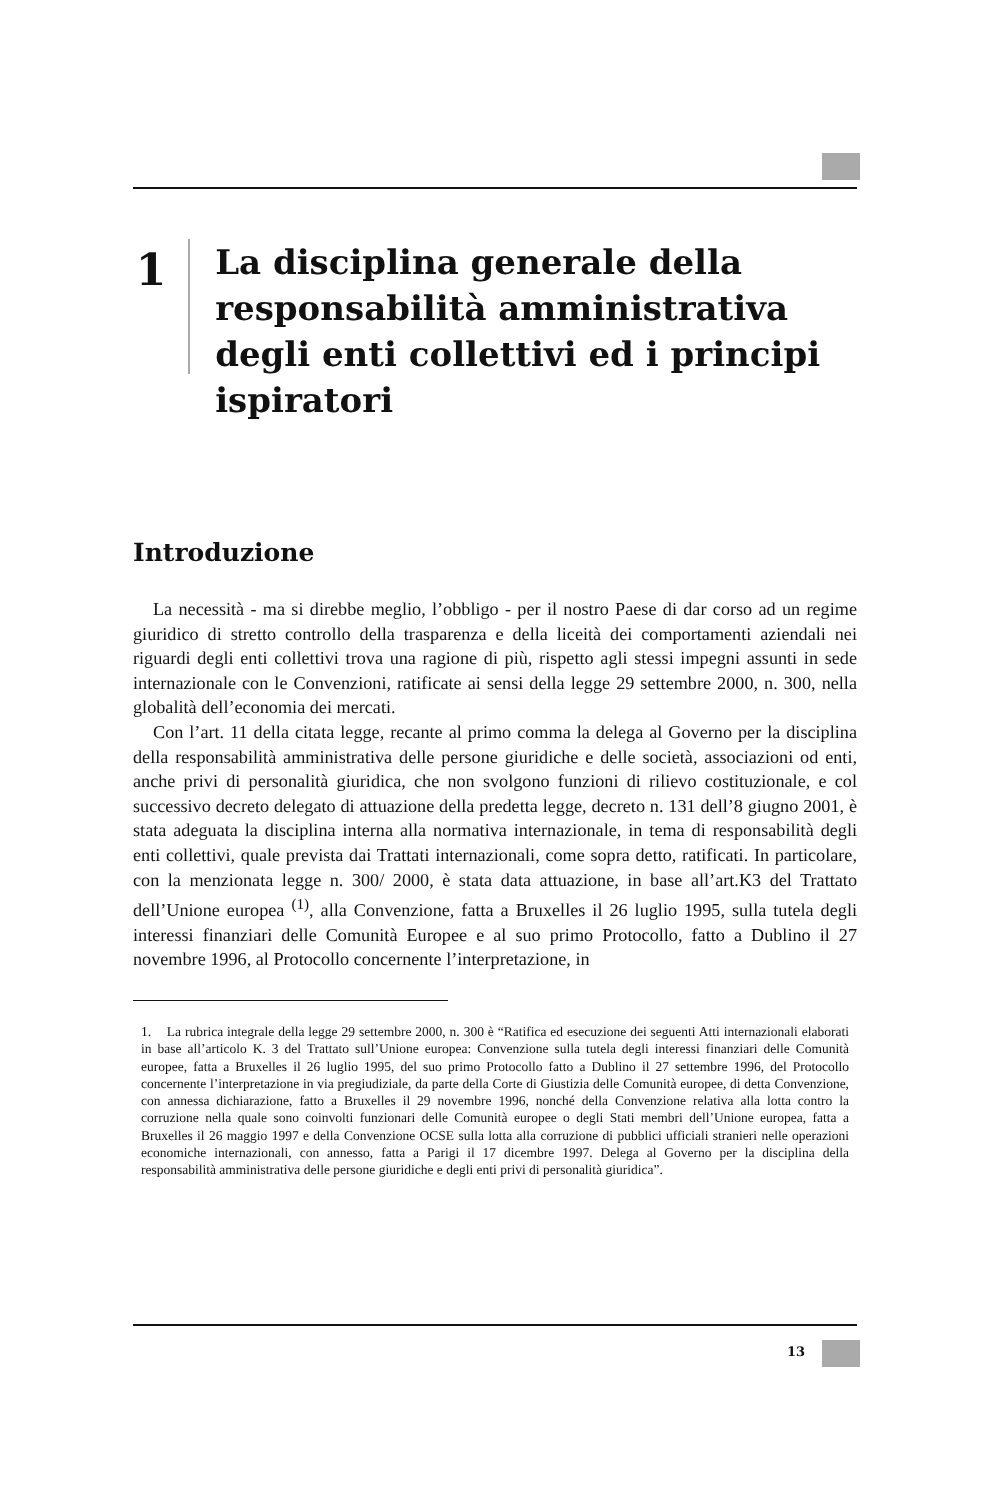1
La disciplina generale della responsabilità amministrativa degli enti collettivi ed i principi ispiratori
Introduzione
La necessità - ma si direbbe meglio, l’obbligo - per il nostro Paese di dar corso ad un regime giuridico di stretto controllo della trasparenza e della liceità dei comportamenti aziendali nei riguardi degli enti collettivi trova una ragione di più, rispetto agli stessi impegni assunti in sede internazionale con le Convenzioni, ratificate ai sensi della legge 29 settembre 2000, n. 300, nella globalità dell’economia dei mercati.
Con l’art. 11 della citata legge, recante al primo comma la delega al Governo per la disciplina della responsabilità amministrativa delle persone giuridiche e delle società, associazioni od enti, anche privi di personalità giuridica, che non svolgono funzioni di rilievo costituzionale, e col successivo decreto delegato di attuazione della predetta legge, decreto n. 131 dell’8 giugno 2001, è stata adeguata la disciplina interna alla normativa internazionale, in tema di responsabilità degli enti collettivi, quale prevista dai Trattati internazionali, come sopra detto, ratificati. In particolare, con la menzionata legge n. 300/ 2000, è stata data attuazione, in base all’art.K3 del Trattato dell’Unione europea <sup>(1)</sup>, alla Convenzione, fatta a Bruxelles il 26 luglio 1995, sulla tutela degli interessi finanziari delle Comunità Europee e al suo primo Protocollo, fatto a Dublino il 27 novembre 1996, al Protocollo concernente l’interpretazione, in
1. La rubrica integrale della legge 29 settembre 2000, n. 300 è “Ratifica ed esecuzione dei seguenti Atti internazionali elaborati in base all’articolo K. 3 del Trattato sull’Unione europea: Convenzione sulla tutela degli interessi finanziari delle Comunità europee, fatta a Bruxelles il 26 luglio 1995, del suo primo Protocollo fatto a Dublino il 27 settembre 1996, del Protocollo concernente l’interpretazione in via pregiudiziale, da parte della Corte di Giustizia delle Comunità europee, di detta Convenzione, con annessa dichiarazione, fatto a Bruxelles il 29 novembre 1996, nonché della Convenzione relativa alla lotta contro la corruzione nella quale sono coinvolti funzionari delle Comunità europee o degli Stati membri dell’Unione europea, fatta a Bruxelles il 26 maggio 1997 e della Convenzione OCSE sulla lotta alla corruzione di pubblici ufficiali stranieri nelle operazioni economiche internazionali, con annesso, fatta a Parigi il 17 dicembre 1997. Delega al Governo per la disciplina della responsabilità amministrativa delle persone giuridiche e degli enti privi di personalità giuridica”.
13